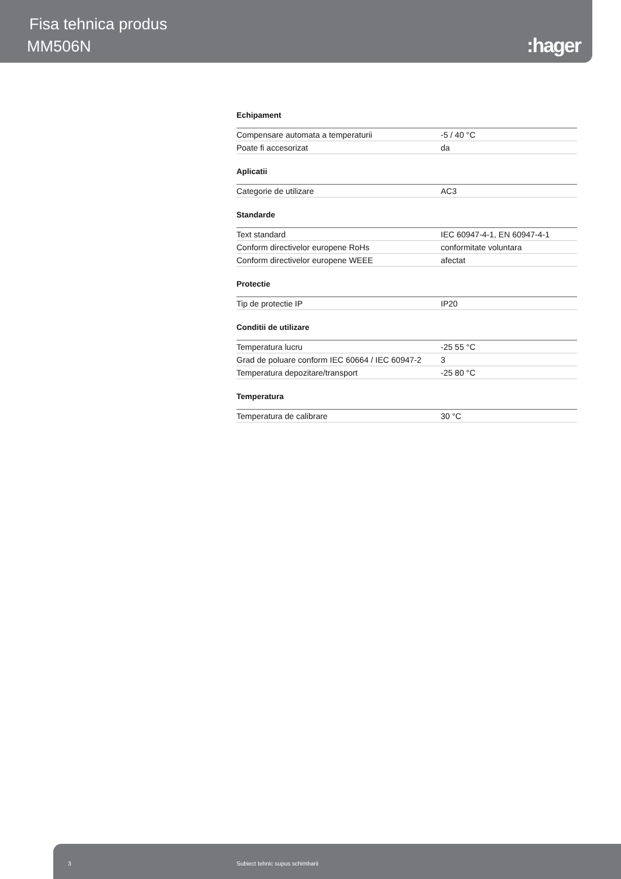Fisa tehnica produs
MM506N :hager
Echipament
| Compensare automata a temperaturii | -5 / 40 °C |
| Poate fi accesorizat | da |
Aplicatii
| Categorie de utilizare | AC3 |
Standarde
| Text standard | IEC 60947-4-1, EN 60947-4-1 |
| Conform directivelor europene RoHs | conformitate voluntara |
| Conform directivelor europene WEEE | afectat |
Protectie
| Tip de protectie IP | IP20 |
Conditii de utilizare
| Temperatura lucru | -25 55 °C |
| Grad de poluare conform IEC 60664 / IEC 60947-2 | 3 |
| Temperatura depozitare/transport | -25 80 °C |
Temperatura
| Temperatura de calibrare | 30 °C |
3 Subiect tehnic supus schimbarii